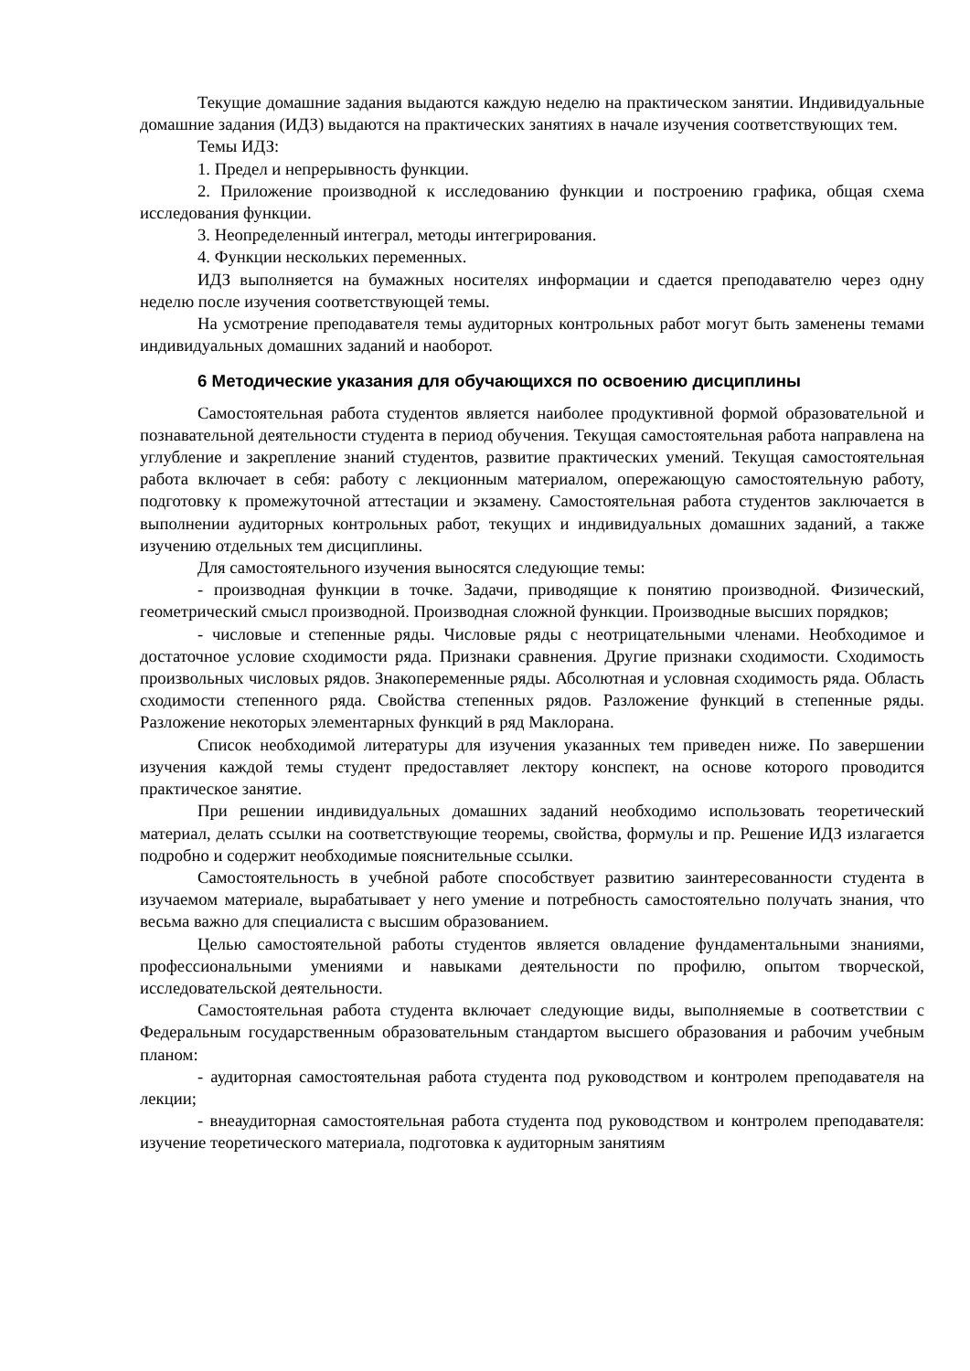Текущие домашние задания выдаются каждую неделю на практическом занятии. Индивидуальные домашние задания (ИДЗ) выдаются на практических занятиях в начале изучения соответствующих тем.
Темы ИДЗ:
1. Предел и непрерывность функции.
2. Приложение производной к исследованию функции и построению графика, общая схема исследования функции.
3. Неопределенный интеграл, методы интегрирования.
4. Функции нескольких переменных.
ИДЗ выполняется на бумажных носителях информации и сдается преподавателю через одну неделю после изучения соответствующей темы.
На усмотрение преподавателя темы аудиторных контрольных работ могут быть заменены темами индивидуальных домашних заданий и наоборот.
6 Методические указания для обучающихся по освоению дисциплины
Самостоятельная работа студентов является наиболее продуктивной формой образовательной и познавательной деятельности студента в период обучения. Текущая самостоятельная работа направлена на углубление и закрепление знаний студентов, развитие практических умений. Текущая самостоятельная работа включает в себя: работу с лекционным материалом, опережающую самостоятельную работу, подготовку к промежуточной аттестации и экзамену. Самостоятельная работа студентов заключается в выполнении аудиторных контрольных работ, текущих и индивидуальных домашних заданий, а также изучению отдельных тем дисциплины.
Для самостоятельного изучения выносятся следующие темы:
- производная функции в точке. Задачи, приводящие к понятию производной. Физический, геометрический смысл производной. Производная сложной функции. Производные высших порядков;
- числовые и степенные ряды. Числовые ряды с неотрицательными членами. Необходимое и достаточное условие сходимости ряда. Признаки сравнения. Другие признаки сходимости. Сходимость произвольных числовых рядов. Знакопеременные ряды. Абсолютная и условная сходимость ряда. Область сходимости степенного ряда. Свойства степенных рядов. Разложение функций в степенные ряды. Разложение некоторых элементарных функций в ряд Маклорана.
Список необходимой литературы для изучения указанных тем приведен ниже. По завершении изучения каждой темы студент предоставляет лектору конспект, на основе которого проводится практическое занятие.
При решении индивидуальных домашних заданий необходимо использовать теоретический материал, делать ссылки на соответствующие теоремы, свойства, формулы и пр. Решение ИДЗ излагается подробно и содержит необходимые пояснительные ссылки.
Самостоятельность в учебной работе способствует развитию заинтересованности студента в изучаемом материале, вырабатывает у него умение и потребность самостоятельно получать знания, что весьма важно для специалиста с высшим образованием.
Целью самостоятельной работы студентов является овладение фундаментальными знаниями, профессиональными умениями и навыками деятельности по профилю, опытом творческой, исследовательской деятельности.
Самостоятельная работа студента включает следующие виды, выполняемые в соответствии с Федеральным государственным образовательным стандартом высшего образования и рабочим учебным планом:
- аудиторная самостоятельная работа студента под руководством и контролем преподавателя на лекции;
- внеаудиторная самостоятельная работа студента под руководством и контролем преподавателя: изучение теоретического материала, подготовка к аудиторным занятиям